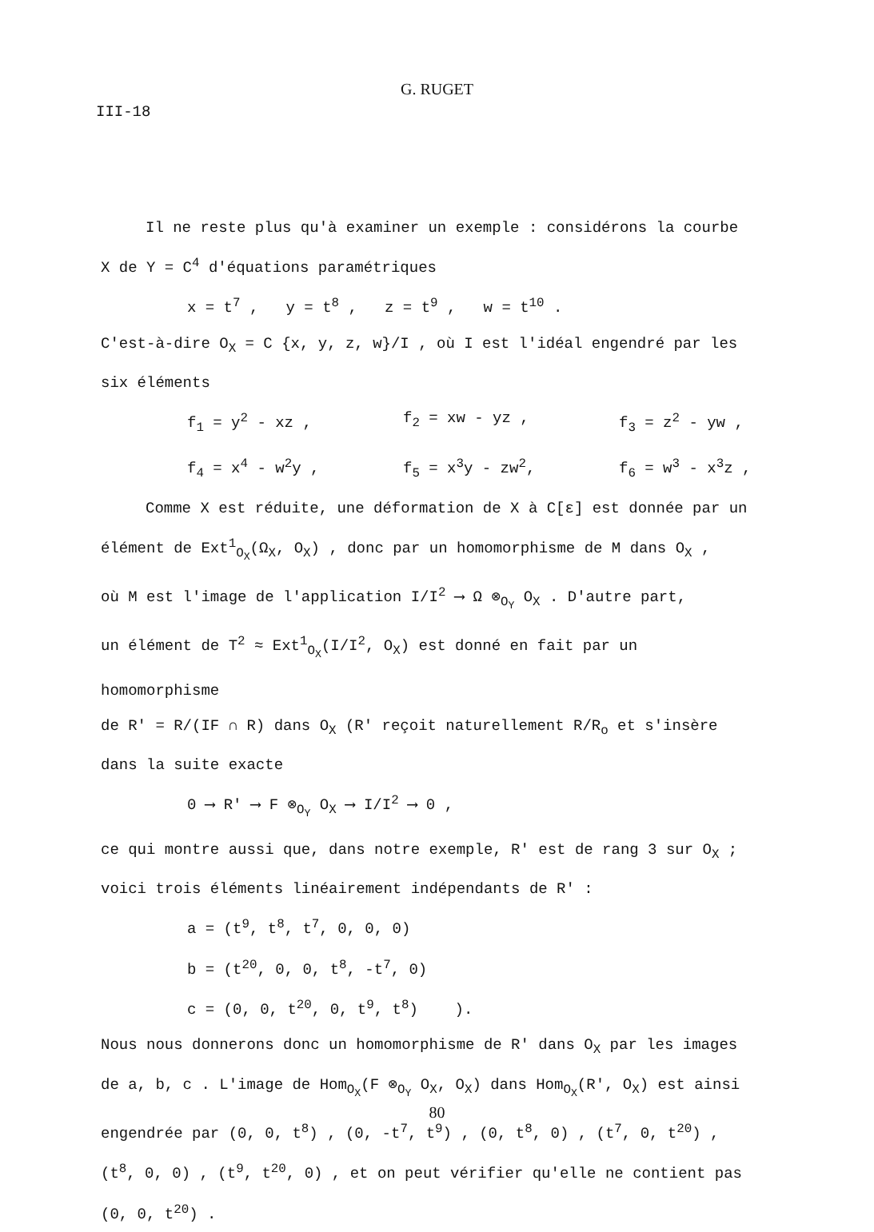G. RUGET
III-18
Il ne reste plus qu'à examiner un exemple : considérons la courbe
X de Y = C<sup>4</sup> d'équations paramétriques
x = t<sup>7</sup> , y = t<sup>8</sup> , z = t<sup>9</sup> , w = t<sup>10</sup> .
C'est-à-dire O<sub>X</sub> = C {x, y, z, w}/I , où I est l'idéal engendré par les
six éléments
f<sub>1</sub> = y<sup>2</sup> - xz , f<sub>2</sub> = xw - yz , f<sub>3</sub> = z<sup>2</sup> - yw , f<sub>4</sub> = x<sup>4</sup> - w<sup>2</sup>y , f<sub>5</sub> = x<sup>3</sup>y - zw<sup>2</sup>, f<sub>6</sub> = w<sup>3</sup> - x<sup>3</sup>z ,
Comme X est réduite, une déformation de X à C[ε] est donnée par un
élément de Ext<sup>1</sup><sub>O<sub>X</sub></sub>(Ω<sub>X</sub>, O<sub>X</sub>) , donc par un homomorphisme de M dans O<sub>X</sub> ,
où M est l'image de l'application I/I<sup>2</sup> ⟶ Ω ⊗<sub>O<sub>Y</sub></sub> O<sub>X</sub> . D'autre part,
un élément de T<sup>2</sup> ≈ Ext<sup>1</sup><sub>O<sub>X</sub></sub>(I/I<sup>2</sup>, O<sub>X</sub>) est donné en fait par un homomorphisme
de R' = R/(IF ∩ R) dans O<sub>X</sub> (R' reçoit naturellement R/R<sub>o</sub> et s'insère
dans la suite exacte
0 ⟶ R' ⟶ F ⊗<sub>O<sub>Y</sub></sub> O<sub>X</sub> ⟶ I/I<sup>2</sup> ⟶ 0 ,
ce qui montre aussi que, dans notre exemple, R' est de rang 3 sur O<sub>X</sub> ;
voici trois éléments linéairement indépendants de R' :
a = (t<sup>9</sup>, t<sup>8</sup>, t<sup>7</sup>, 0, 0, 0)
b = (t<sup>20</sup>, 0, 0, t<sup>8</sup>, -t<sup>7</sup>, 0)
c = (0, 0, t<sup>20</sup>, 0, t<sup>9</sup>, t<sup>8</sup>) ).
Nous nous donnerons donc un homomorphisme de R' dans O<sub>X</sub> par les images
de a, b, c . L'image de Hom<sub>O<sub>X</sub></sub>(F ⊗<sub>O<sub>Y</sub></sub> O<sub>X</sub>, O<sub>X</sub>) dans Hom<sub>O<sub>X</sub></sub>(R', O<sub>X</sub>) est ainsi
engendrée par (0, 0, t<sup>8</sup>) , (0, -t<sup>7</sup>, t<sup>9</sup>) , (0, t<sup>8</sup>, 0) , (t<sup>7</sup>, 0, t<sup>20</sup>) ,
(t<sup>8</sup>, 0, 0) , (t<sup>9</sup>, t<sup>20</sup>, 0) , et on peut vérifier qu'elle ne contient pas
(0, 0, t<sup>20</sup>) .
80